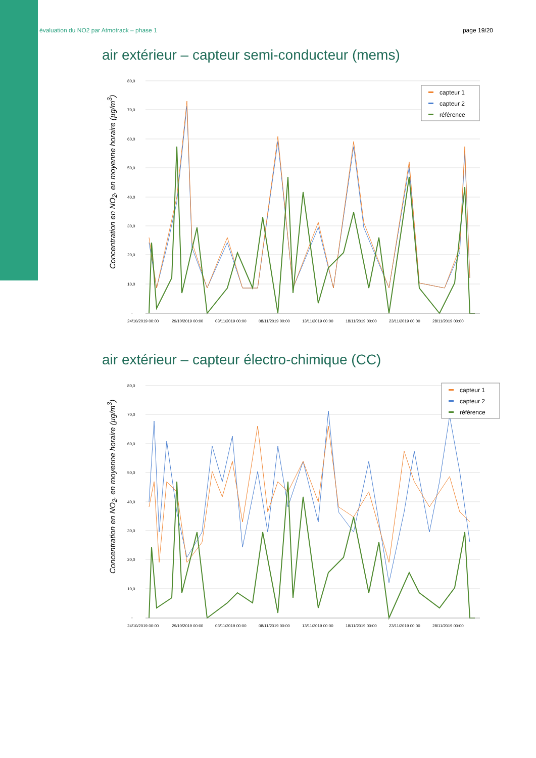évaluation du NO2 par Atmotrack – phase 1 page 19/20
air extérieur – capteur semi-conducteur (mems)
Concentration en NO<sub>2</sub>, en moyenne horaire (µg/m<sup>3</sup>)
80,0
70,0
60,0
50,0
40,0
30,0
20,0
10,0
-
24/10/2019 00:00
29/10/2019 00:00
03/11/2019 00:00
08/11/2019 00:00
13/11/2019 00:00
18/11/2019 00:00
23/11/2019 00:00
28/11/2019 00:00
capteur 1
capteur 2
référence
air extérieur – capteur électro-chimique (CC)
Concentration en NO<sub>2</sub>, en moyenne horaire (µg/m<sup>3</sup>)
80,0
70,0
60,0
50,0
40,0
30,0
20,0
10,0
-
24/10/2019 00:00
29/10/2019 00:00
03/11/2019 00:00
08/11/2019 00:00
13/11/2019 00:00
18/11/2019 00:00
23/11/2019 00:00
28/11/2019 00:00
capteur 1
capteur 2
référence